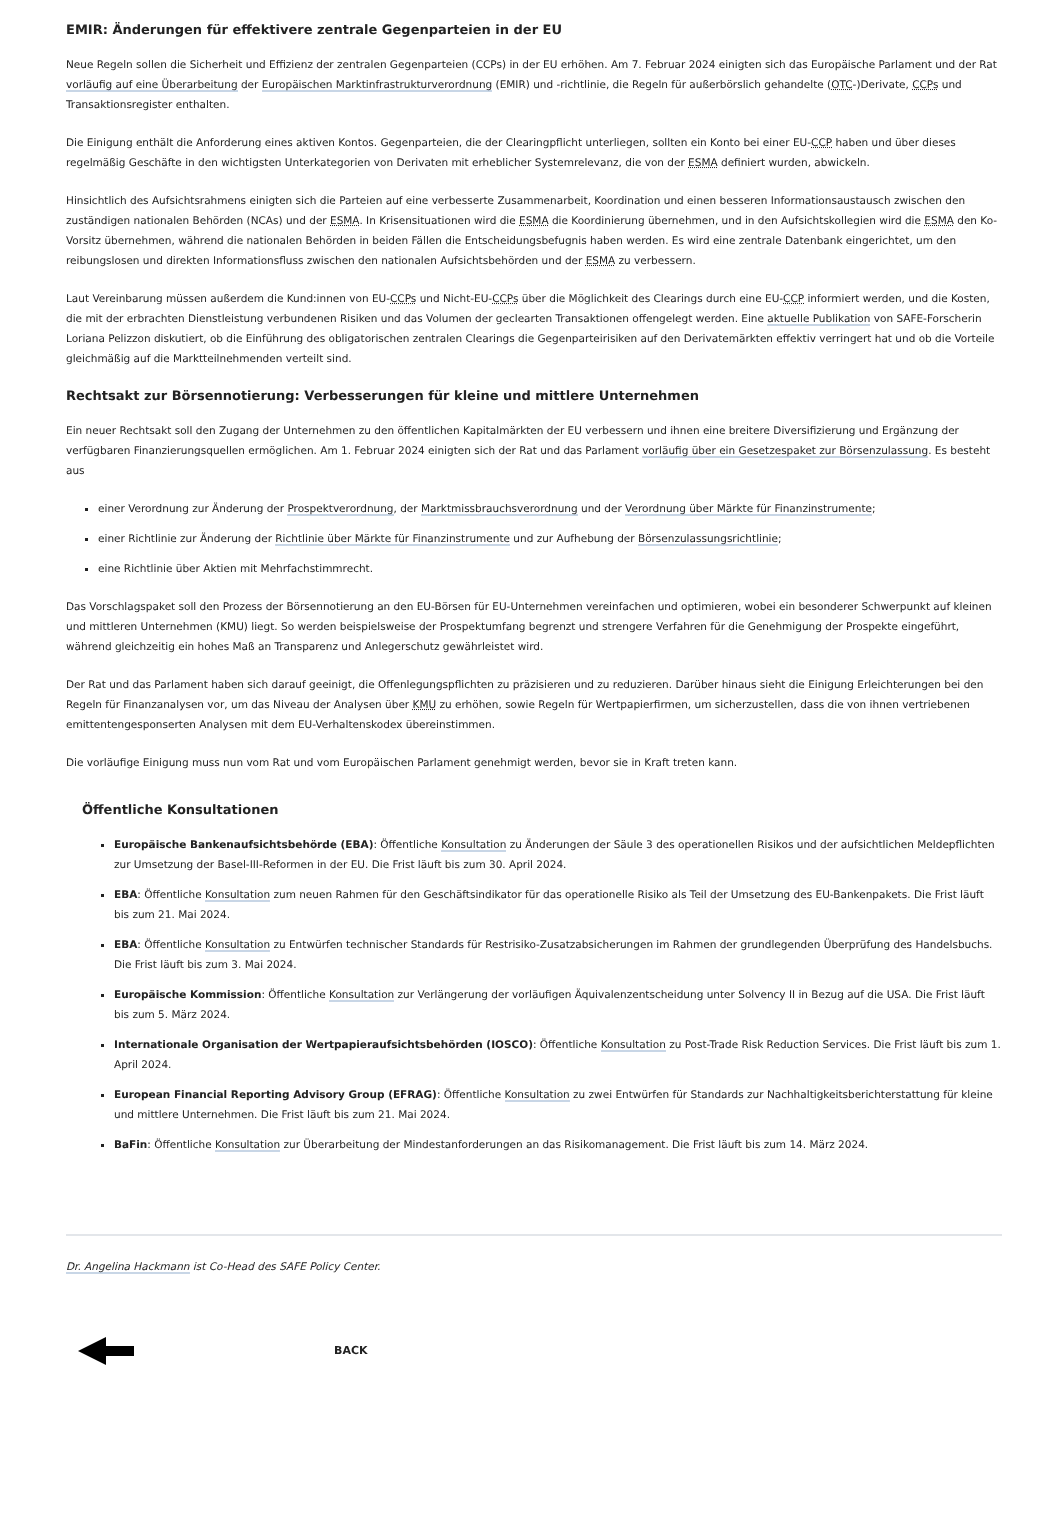EMIR: Änderungen für effektivere zentrale Gegenparteien in der EU
Neue Regeln sollen die Sicherheit und Effizienz der zentralen Gegenparteien (CCPs) in der EU erhöhen. Am 7. Februar 2024 einigten sich das Europäische Parlament und der Rat vorläufig auf eine Überarbeitung der Europäischen Marktinfrastrukturverordnung (EMIR) und -richtlinie, die Regeln für außerbörslich gehandelte (OTC-)Derivate, CCPs und Transaktionsregister enthalten.
Die Einigung enthält die Anforderung eines aktiven Kontos. Gegenparteien, die der Clearingpflicht unterliegen, sollten ein Konto bei einer EU-CCP haben und über dieses regelmäßig Geschäfte in den wichtigsten Unterkategorien von Derivaten mit erheblicher Systemrelevanz, die von der ESMA definiert wurden, abwickeln.
Hinsichtlich des Aufsichtsrahmens einigten sich die Parteien auf eine verbesserte Zusammenarbeit, Koordination und einen besseren Informationsaustausch zwischen den zuständigen nationalen Behörden (NCAs) und der ESMA. In Krisensituationen wird die ESMA die Koordinierung übernehmen, und in den Aufsichtskollegien wird die ESMA den Ko-Vorsitz übernehmen, während die nationalen Behörden in beiden Fällen die Entscheidungsbefugnis haben werden. Es wird eine zentrale Datenbank eingerichtet, um den reibungslosen und direkten Informationsfluss zwischen den nationalen Aufsichtsbehörden und der ESMA zu verbessern.
Laut Vereinbarung müssen außerdem die Kund:innen von EU-CCPs und Nicht-EU-CCPs über die Möglichkeit des Clearings durch eine EU-CCP informiert werden, und die Kosten, die mit der erbrachten Dienstleistung verbundenen Risiken und das Volumen der geclearten Transaktionen offengelegt werden. Eine aktuelle Publikation von SAFE-Forscherin Loriana Pelizzon diskutiert, ob die Einführung des obligatorischen zentralen Clearings die Gegenparteirisiken auf den Derivatemärkten effektiv verringert hat und ob die Vorteile gleichmäßig auf die Marktteilnehmenden verteilt sind.
Rechtsakt zur Börsennotierung: Verbesserungen für kleine und mittlere Unternehmen
Ein neuer Rechtsakt soll den Zugang der Unternehmen zu den öffentlichen Kapitalmärkten der EU verbessern und ihnen eine breitere Diversifizierung und Ergänzung der verfügbaren Finanzierungsquellen ermöglichen. Am 1. Februar 2024 einigten sich der Rat und das Parlament vorläufig über ein Gesetzespaket zur Börsenzulassung. Es besteht aus
einer Verordnung zur Änderung der Prospektverordnung, der Marktmissbrauchsverordnung und der Verordnung über Märkte für Finanzinstrumente;
einer Richtlinie zur Änderung der Richtlinie über Märkte für Finanzinstrumente und zur Aufhebung der Börsenzulassungsrichtlinie;
eine Richtlinie über Aktien mit Mehrfachstimmrecht.
Das Vorschlagspaket soll den Prozess der Börsennotierung an den EU-Börsen für EU-Unternehmen vereinfachen und optimieren, wobei ein besonderer Schwerpunkt auf kleinen und mittleren Unternehmen (KMU) liegt. So werden beispielsweise der Prospektumfang begrenzt und strengere Verfahren für die Genehmigung der Prospekte eingeführt, während gleichzeitig ein hohes Maß an Transparenz und Anlegerschutz gewährleistet wird.
Der Rat und das Parlament haben sich darauf geeinigt, die Offenlegungspflichten zu präzisieren und zu reduzieren. Darüber hinaus sieht die Einigung Erleichterungen bei den Regeln für Finanzanalysen vor, um das Niveau der Analysen über KMU zu erhöhen, sowie Regeln für Wertpapierfirmen, um sicherzustellen, dass die von ihnen vertriebenen emittentengesponserten Analysen mit dem EU-Verhaltenskodex übereinstimmen.
Die vorläufige Einigung muss nun vom Rat und vom Europäischen Parlament genehmigt werden, bevor sie in Kraft treten kann.
Öffentliche Konsultationen
Europäische Bankenaufsichtsbehörde (EBA): Öffentliche Konsultation zu Änderungen der Säule 3 des operationellen Risikos und der aufsichtlichen Meldepflichten zur Umsetzung der Basel-III-Reformen in der EU. Die Frist läuft bis zum 30. April 2024.
EBA: Öffentliche Konsultation zum neuen Rahmen für den Geschäftsindikator für das operationelle Risiko als Teil der Umsetzung des EU-Bankenpakets. Die Frist läuft bis zum 21. Mai 2024.
EBA: Öffentliche Konsultation zu Entwürfen technischer Standards für Restrisiko-Zusatzabsicherungen im Rahmen der grundlegenden Überprüfung des Handelsbuchs. Die Frist läuft bis zum 3. Mai 2024.
Europäische Kommission: Öffentliche Konsultation zur Verlängerung der vorläufigen Äquivalenzentscheidung unter Solvency II in Bezug auf die USA. Die Frist läuft bis zum 5. März 2024.
Internationale Organisation der Wertpapieraufsichtsbehörden (IOSCO): Öffentliche Konsultation zu Post-Trade Risk Reduction Services. Die Frist läuft bis zum 1. April 2024.
European Financial Reporting Advisory Group (EFRAG): Öffentliche Konsultation zu zwei Entwürfen für Standards zur Nachhaltigkeitsberichterstattung für kleine und mittlere Unternehmen. Die Frist läuft bis zum 21. Mai 2024.
BaFin: Öffentliche Konsultation zur Überarbeitung der Mindestanforderungen an das Risikomanagement. Die Frist läuft bis zum 14. März 2024.
Dr. Angelina Hackmann ist Co-Head des SAFE Policy Center.
BACK